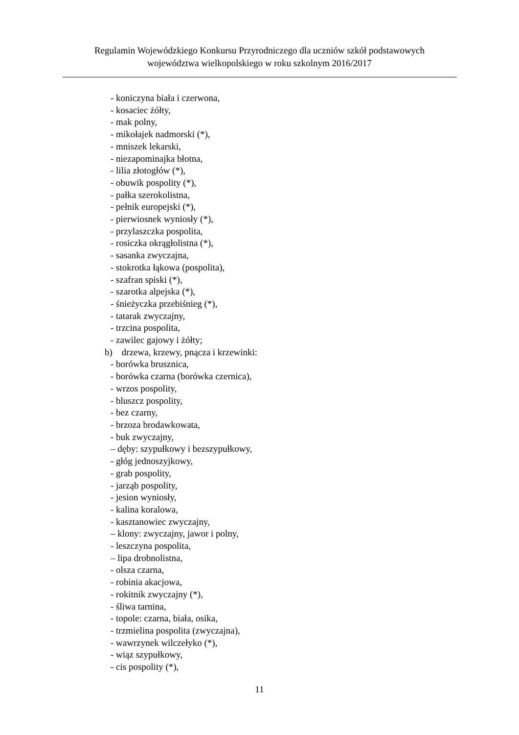Regulamin Wojewódzkiego Konkursu Przyrodniczego dla uczniów szkół podstawowych
województwa wielkopolskiego w roku szkolnym 2016/2017
- koniczyna biała i czerwona,
- kosaciec żółty,
- mak polny,
- mikołajek nadmorski (*),
- mniszek lekarski,
- niezapominajka błotna,
- lilia złotogłów (*),
- obuwik pospolity (*),
- pałka szerokolistna,
- pełnik europejski (*),
- pierwiosnek wyniosły (*),
- przylaszczka pospolita,
- rosiczka okrągłolistna (*),
- sasanka zwyczajna,
- stokrotka łąkowa (pospolita),
- szafran spiski (*),
- szarotka alpejska (*),
- śnieżyczka przebiśnieg (*),
- tatarak zwyczajny,
- trzcina pospolita,
- zawilec gajowy i żółty;
b) drzewa, krzewy, pnącza i krzewinki:
- borówka brusznica,
- borówka czarna (borówka czernica),
- wrzos pospolity,
- bluszcz pospolity,
- bez czarny,
- brzoza brodawkowata,
- buk zwyczajny,
– dęby: szypułkowy i bezszypułkowy,
- głóg jednoszyjkowy,
- grab pospolity,
- jarząb pospolity,
- jesion wyniosły,
- kalina koralowa,
- kasztanowiec zwyczajny,
– klony: zwyczajny, jawor i polny,
- leszczyna pospolita,
– lipa drobnolistna,
- olsza czarna,
- robinia akacjowa,
- rokitnik zwyczajny (*),
- śliwa tarnina,
- topole: czarna, biała, osika,
- trzmielina pospolita (zwyczajna),
- wawrzynek wilczełyko (*),
- wiąz szypułkowy,
- cis pospolity (*),
11